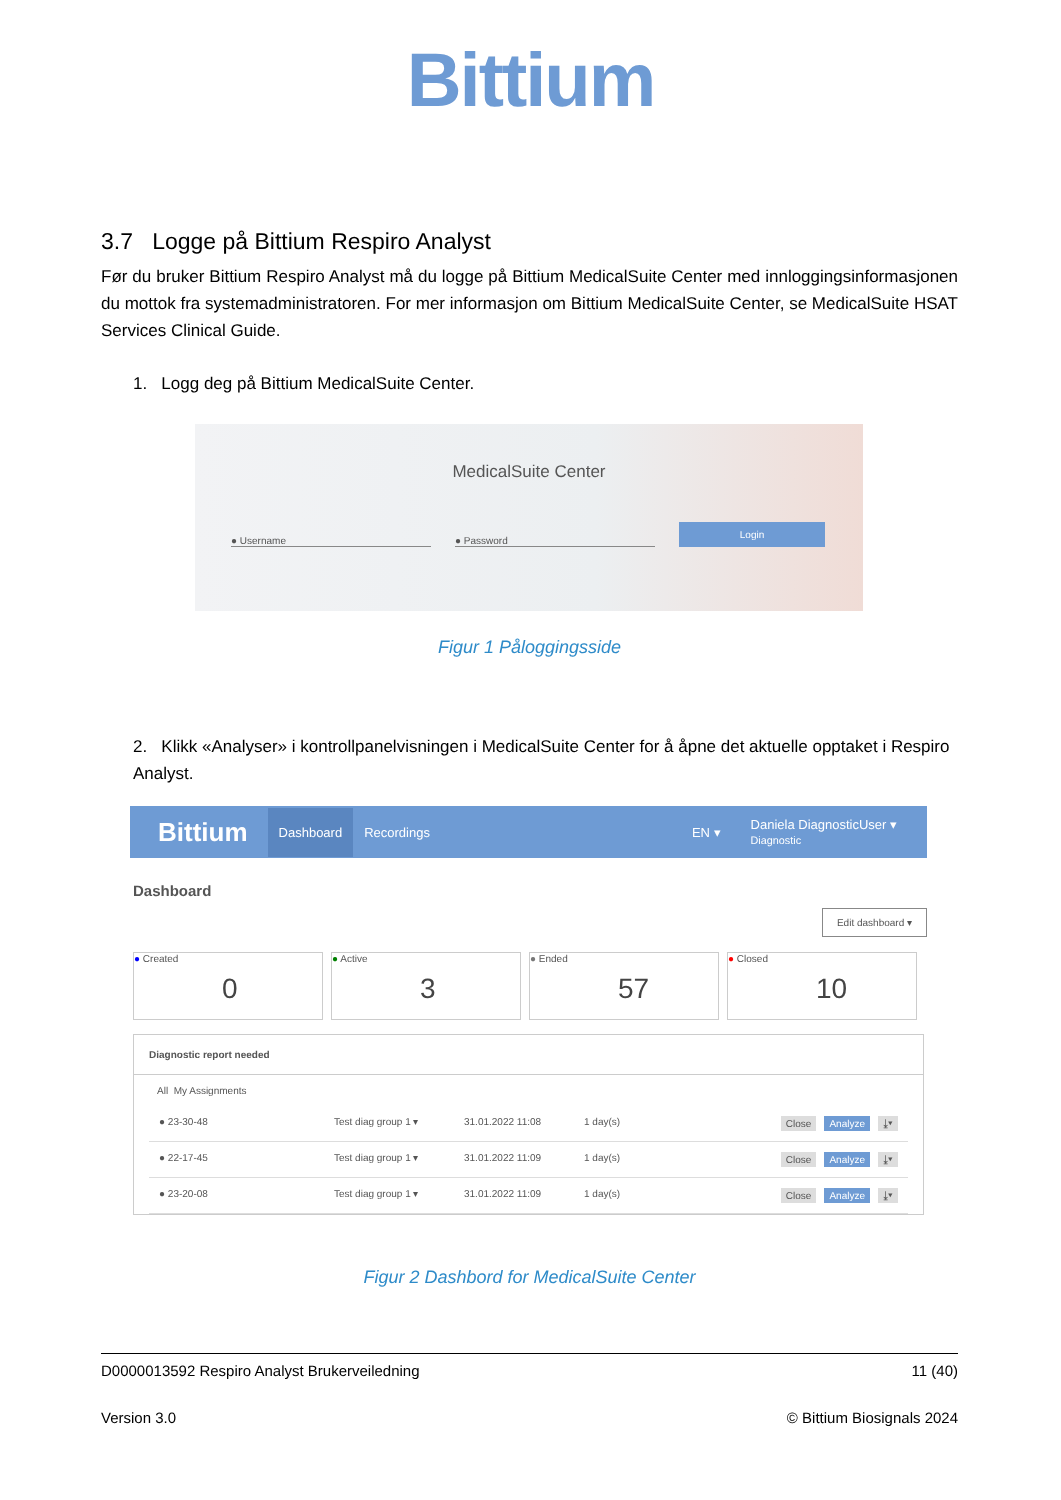Bittium
3.7 Logge på Bittium Respiro Analyst
Før du bruker Bittium Respiro Analyst må du logge på Bittium MedicalSuite Center med innloggingsinformasjonen du mottok fra systemadministratoren. For mer informasjon om Bittium MedicalSuite Center, se MedicalSuite HSAT Services Clinical Guide.
1. Logg deg på Bittium MedicalSuite Center.
MedicalSuite Center
● Username ● Password Login
Figur 1 Påloggingsside
2. Klikk «Analyser» i kontrollpanelvisningen i MedicalSuite Center for å åpne det aktuelle opptaket i Respiro Analyst.
Bittium Dashboard Recordings EN ▾ Daniela DiagnosticUser ▾
Diagnostic
Dashboard
Edit dashboard ▾
● Created 0
● Active 3
● Ended 57
● Closed 10
Diagnostic report needed
All My Assignments
● 23-30-48 Test diag group 1 ▾ 31.01.2022 11:08 1 day(s) Close Analyze ⤓▾
● 22-17-45 Test diag group 1 ▾ 31.01.2022 11:09 1 day(s) Close Analyze ⤓▾
● 23-20-08 Test diag group 1 ▾ 31.01.2022 11:09 1 day(s) Close Analyze ⤓▾
Figur 2 Dashbord for MedicalSuite Center
D0000013592 Respiro Analyst Brukerveiledning 11 (40)
Version 3.0 © Bittium Biosignals 2024